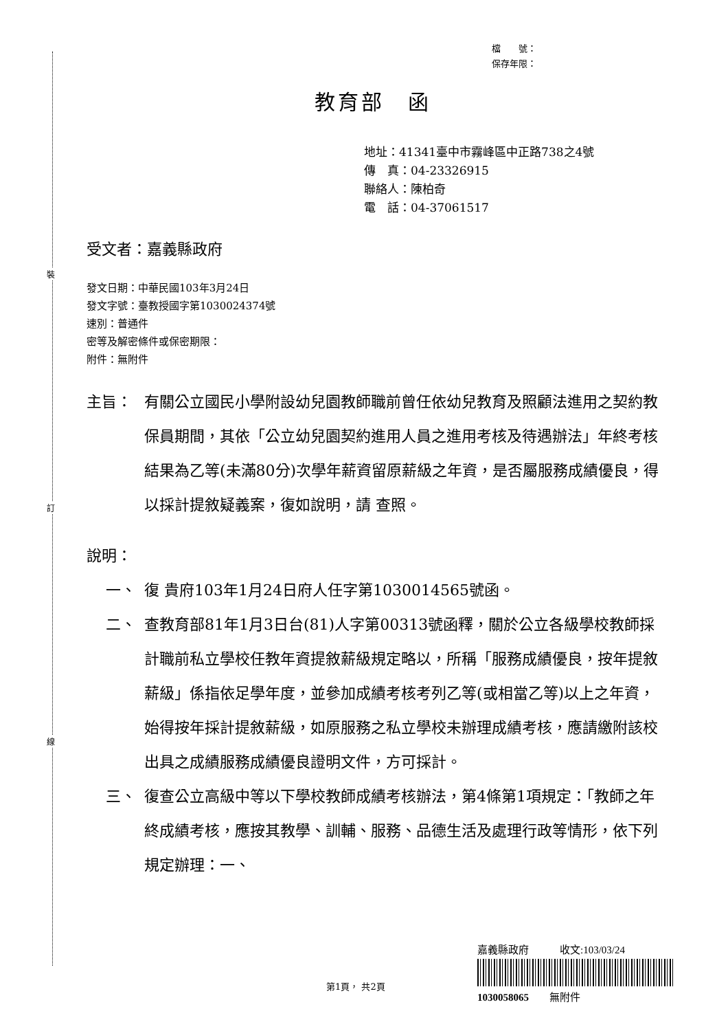裝
訂
線
檔　　號：
保存年限：
教育部　函
地址：41341臺中市霧峰區中正路738之4號
傳　真：04-23326915
聯絡人：陳柏奇
電　話：04-37061517
受文者：嘉義縣政府
發文日期：中華民國103年3月24日
發文字號：臺教授國字第1030024374號
速別：普通件
密等及解密條件或保密期限：
附件：無附件
主旨： 有關公立國民小學附設幼兒園教師職前曾任依幼兒教育及照顧法進用之契約教保員期間，其依「公立幼兒園契約進用人員之進用考核及待遇辦法」年終考核結果為乙等(未滿80分)次學年薪資留原薪級之年資，是否屬服務成績優良，得以採計提敘疑義案，復如說明，請 查照。
說明：
一、 復 貴府103年1月24日府人任字第1030014565號函。
二、 查教育部81年1月3日台(81)人字第00313號函釋，關於公立各級學校教師採計職前私立學校任教年資提敘薪級規定略以，所稱「服務成績優良，按年提敘薪級」係指依足學年度，並參加成績考核考列乙等(或相當乙等)以上之年資，始得按年採計提敘薪級，如原服務之私立學校未辦理成績考核，應請繳附該校出具之成績服務成績優良證明文件，方可採計。
三、 復查公立高級中等以下學校教師成績考核辦法，第4條第1項規定：「教師之年終成績考核，應按其教學、訓輔、服務、品德生活及處理行政等情形，依下列規定辦理：一、
嘉義縣政府　　　收文:103/03/24
1030058065　　無附件
第1頁， 共2頁